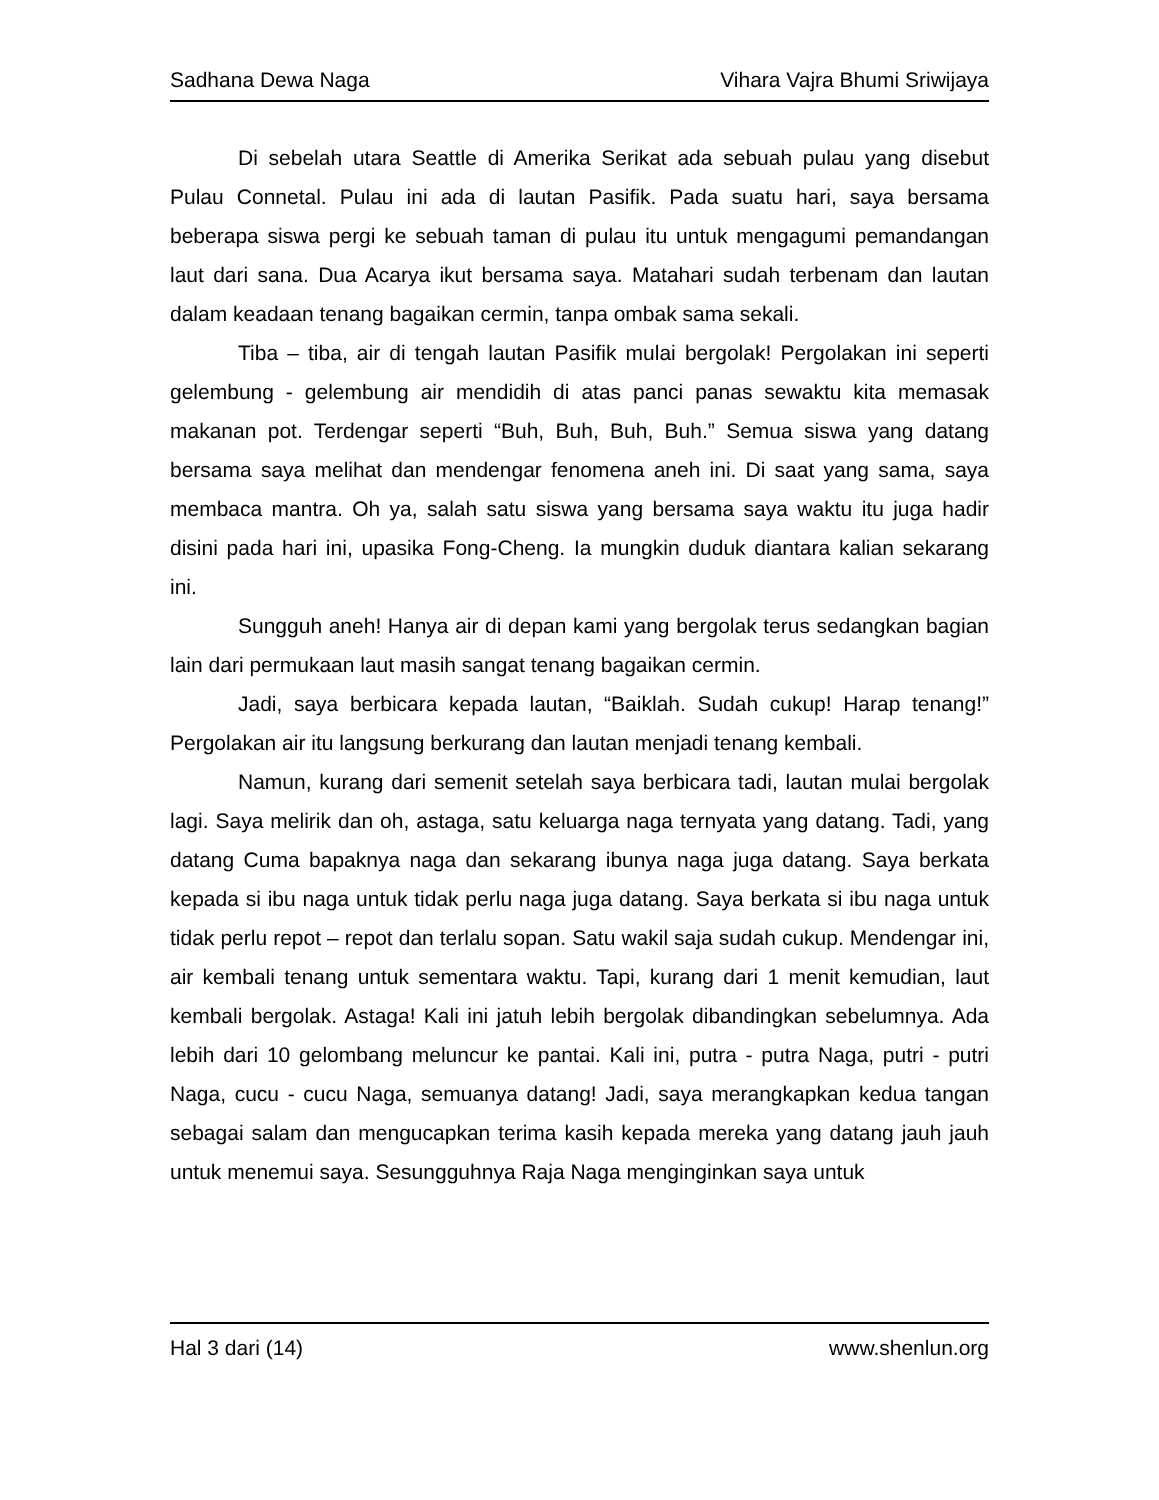Sadhana Dewa Naga Vihara Vajra Bhumi Sriwijaya
Di sebelah utara Seattle di Amerika Serikat ada sebuah pulau yang disebut Pulau Connetal. Pulau ini ada di lautan Pasifik. Pada suatu hari, saya bersama beberapa siswa pergi ke sebuah taman di pulau itu untuk mengagumi pemandangan laut dari sana. Dua Acarya ikut bersama saya. Matahari sudah terbenam dan lautan dalam keadaan tenang bagaikan cermin, tanpa ombak sama sekali.
Tiba – tiba, air di tengah lautan Pasifik mulai bergolak! Pergolakan ini seperti gelembung - gelembung air mendidih di atas panci panas sewaktu kita memasak makanan pot. Terdengar seperti “Buh, Buh, Buh, Buh.” Semua siswa yang datang bersama saya melihat dan mendengar fenomena aneh ini. Di saat yang sama, saya membaca mantra. Oh ya, salah satu siswa yang bersama saya waktu itu juga hadir disini pada hari ini, upasika Fong-Cheng. Ia mungkin duduk diantara kalian sekarang ini.
Sungguh aneh! Hanya air di depan kami yang bergolak terus sedangkan bagian lain dari permukaan laut masih sangat tenang bagaikan cermin.
Jadi, saya berbicara kepada lautan, “Baiklah. Sudah cukup! Harap tenang!” Pergolakan air itu langsung berkurang dan lautan menjadi tenang kembali.
Namun, kurang dari semenit setelah saya berbicara tadi, lautan mulai bergolak lagi. Saya melirik dan oh, astaga, satu keluarga naga ternyata yang datang. Tadi, yang datang Cuma bapaknya naga dan sekarang ibunya naga juga datang. Saya berkata kepada si ibu naga untuk tidak perlu naga juga datang. Saya berkata si ibu naga untuk tidak perlu repot – repot dan terlalu sopan. Satu wakil saja sudah cukup. Mendengar ini, air kembali tenang untuk sementara waktu. Tapi, kurang dari 1 menit kemudian, laut kembali bergolak. Astaga! Kali ini jatuh lebih bergolak dibandingkan sebelumnya. Ada lebih dari 10 gelombang meluncur ke pantai. Kali ini, putra - putra Naga, putri - putri Naga, cucu - cucu Naga, semuanya datang! Jadi, saya merangkapkan kedua tangan sebagai salam dan mengucapkan terima kasih kepada mereka yang datang jauh jauh untuk menemui saya. Sesungguhnya Raja Naga menginginkan saya untuk
Hal 3 dari (14) www.shenlun.org